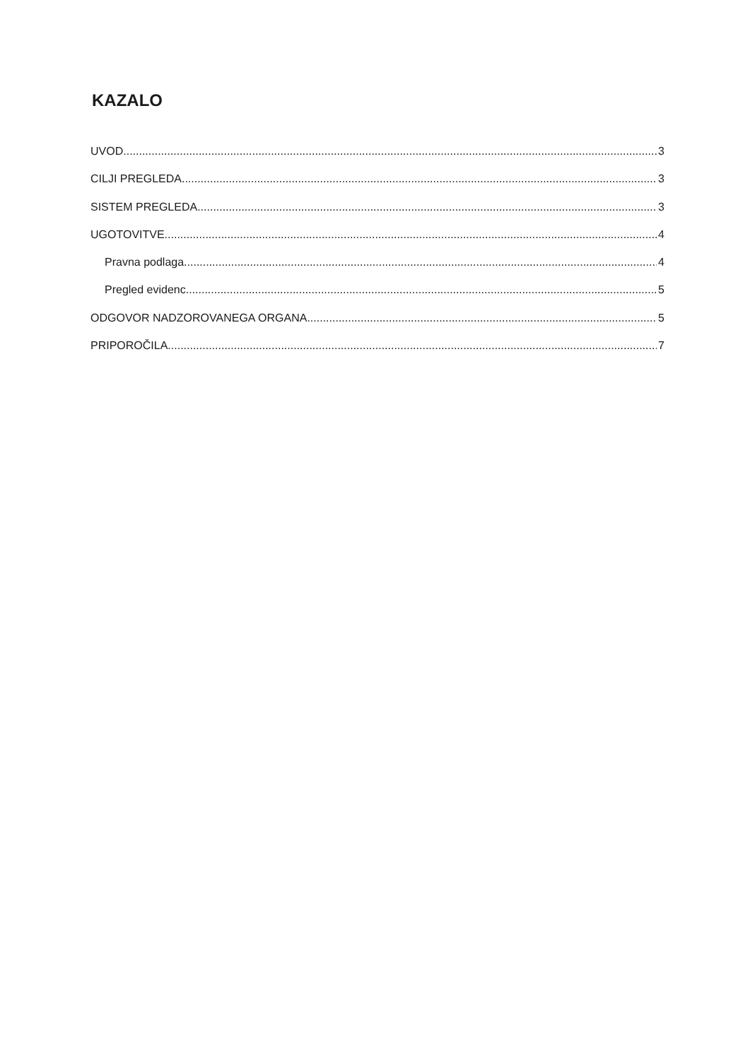KAZALO
UVOD 3
CILJI PREGLEDA 3
SISTEM PREGLEDA 3
UGOTOVITVE 4
Pravna podlaga 4
Pregled evidenc 5
ODGOVOR NADZOROVANEGA ORGANA 5
PRIPOROČILA 7